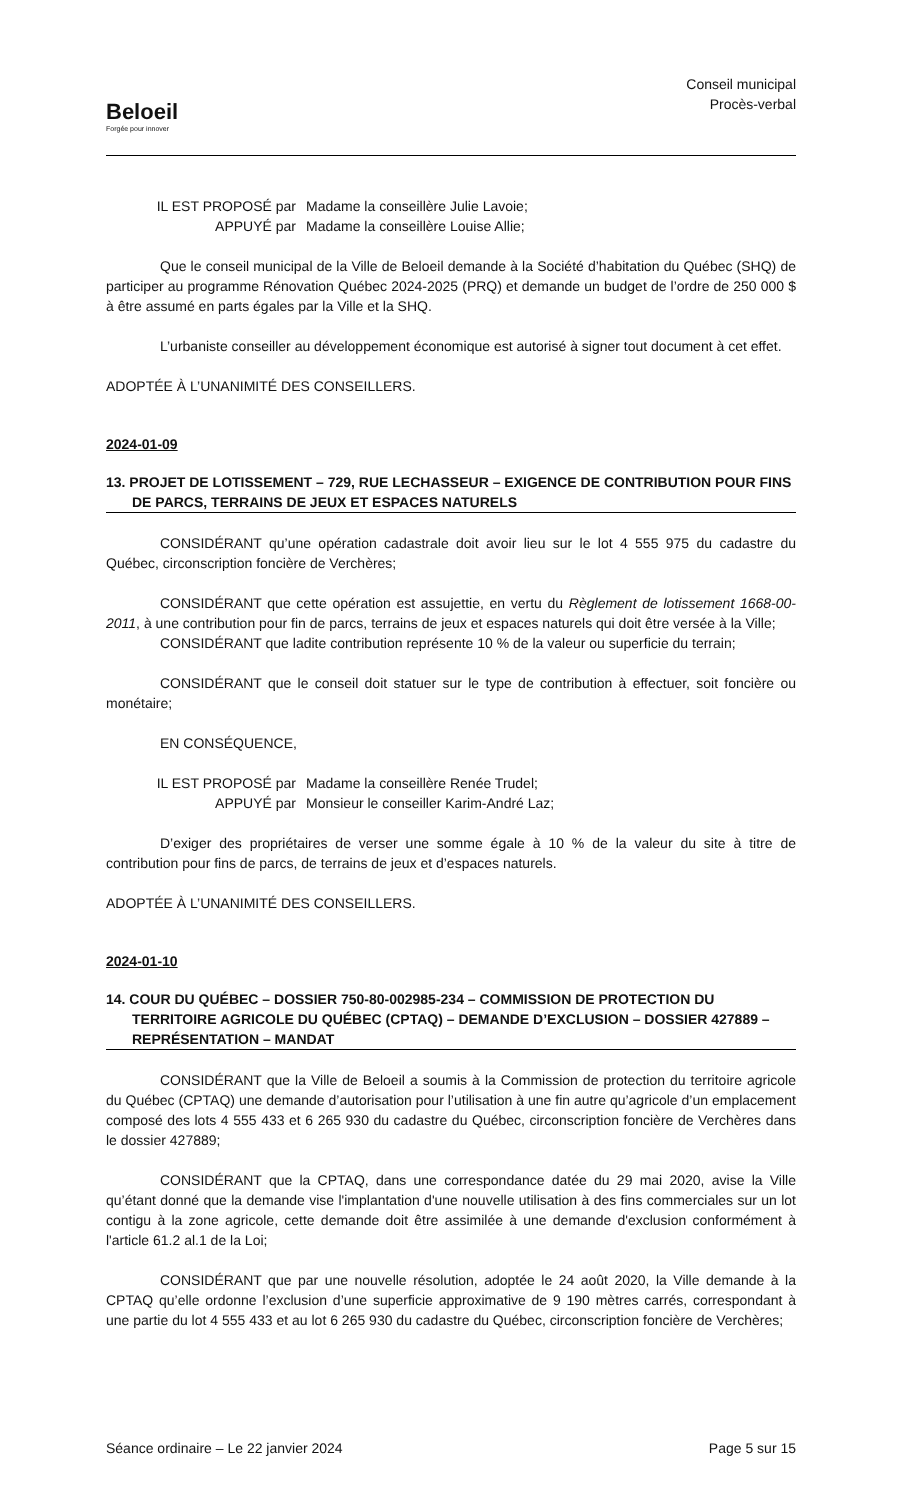Beloeil
Forgée pour innover
Conseil municipal
Procès-verbal
IL EST PROPOSÉ par Madame la conseillère Julie Lavoie; APPUYÉ par Madame la conseillère Louise Allie;
Que le conseil municipal de la Ville de Beloeil demande à la Société d’habitation du Québec (SHQ) de participer au programme Rénovation Québec 2024-2025 (PRQ) et demande un budget de l’ordre de 250 000 $ à être assumé en parts égales par la Ville et la SHQ.
L’urbaniste conseiller au développement économique est autorisé à signer tout document à cet effet.
ADOPTÉE À L’UNANIMITÉ DES CONSEILLERS.
2024-01-09
13. PROJET DE LOTISSEMENT – 729, RUE LECHASSEUR – EXIGENCE DE CONTRIBUTION POUR FINS DE PARCS, TERRAINS DE JEUX ET ESPACES NATURELS
CONSIDÉRANT qu’une opération cadastrale doit avoir lieu sur le lot 4 555 975 du cadastre du Québec, circonscription foncière de Verchères;
CONSIDÉRANT que cette opération est assujettie, en vertu du Règlement de lotissement 1668-00-2011, à une contribution pour fin de parcs, terrains de jeux et espaces naturels qui doit être versée à la Ville;
CONSIDÉRANT que ladite contribution représente 10 % de la valeur ou superficie du terrain;
CONSIDÉRANT que le conseil doit statuer sur le type de contribution à effectuer, soit foncière ou monétaire;
EN CONSÉQUENCE,
IL EST PROPOSÉ par Madame la conseillère Renée Trudel; APPUYÉ par Monsieur le conseiller Karim-André Laz;
D’exiger des propriétaires de verser une somme égale à 10 % de la valeur du site à titre de contribution pour fins de parcs, de terrains de jeux et d’espaces naturels.
ADOPTÉE À L’UNANIMITÉ DES CONSEILLERS.
2024-01-10
14. COUR DU QUÉBEC – DOSSIER 750-80-002985-234 – COMMISSION DE PROTECTION DU TERRITOIRE AGRICOLE DU QUÉBEC (CPTAQ) – DEMANDE D’EXCLUSION – DOSSIER 427889 – REPRÉSENTATION – MANDAT
CONSIDÉRANT que la Ville de Beloeil a soumis à la Commission de protection du territoire agricole du Québec (CPTAQ) une demande d’autorisation pour l’utilisation à une fin autre qu’agricole d’un emplacement composé des lots 4 555 433 et 6 265 930 du cadastre du Québec, circonscription foncière de Verchères dans le dossier 427889;
CONSIDÉRANT que la CPTAQ, dans une correspondance datée du 29 mai 2020, avise la Ville qu’étant donné que la demande vise l'implantation d'une nouvelle utilisation à des fins commerciales sur un lot contigu à la zone agricole, cette demande doit être assimilée à une demande d'exclusion conformément à l'article 61.2 al.1 de la Loi;
CONSIDÉRANT que par une nouvelle résolution, adoptée le 24 août 2020, la Ville demande à la CPTAQ qu’elle ordonne l’exclusion d’une superficie approximative de 9 190 mètres carrés, correspondant à une partie du lot 4 555 433 et au lot 6 265 930 du cadastre du Québec, circonscription foncière de Verchères;
Séance ordinaire – Le 22 janvier 2024 Page 5 sur 15